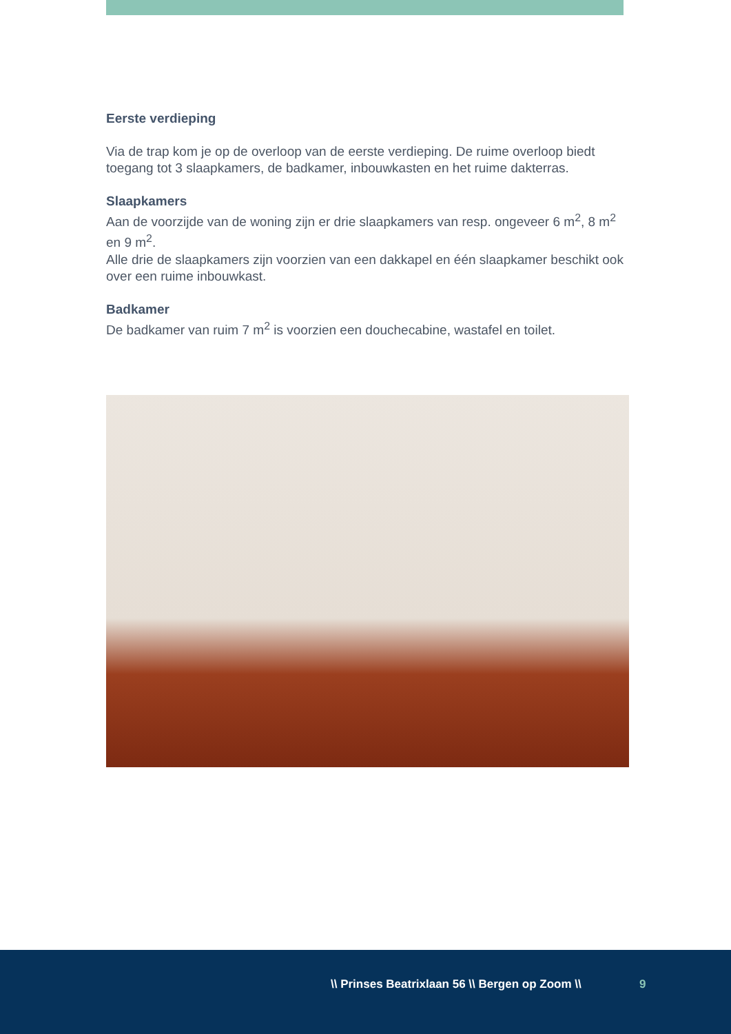Eerste verdieping
Via de trap kom je op de overloop van de eerste verdieping. De ruime overloop biedt toegang tot 3 slaapkamers, de badkamer, inbouwkasten en het ruime dakterras.
Slaapkamers
Aan de voorzijde van de woning zijn er drie slaapkamers van resp. ongeveer 6 m<sup>2</sup>, 8 m<sup>2</sup> en 9 m<sup>2</sup>.
Alle drie de slaapkamers zijn voorzien van een dakkapel en één slaapkamer beschikt ook over een ruime inbouwkast.
Badkamer
De badkamer van ruim 7 m<sup>2</sup> is voorzien een douchecabine, wastafel en toilet.
\\ Prinses Beatrixlaan 56 \\ Bergen op Zoom \\ 9